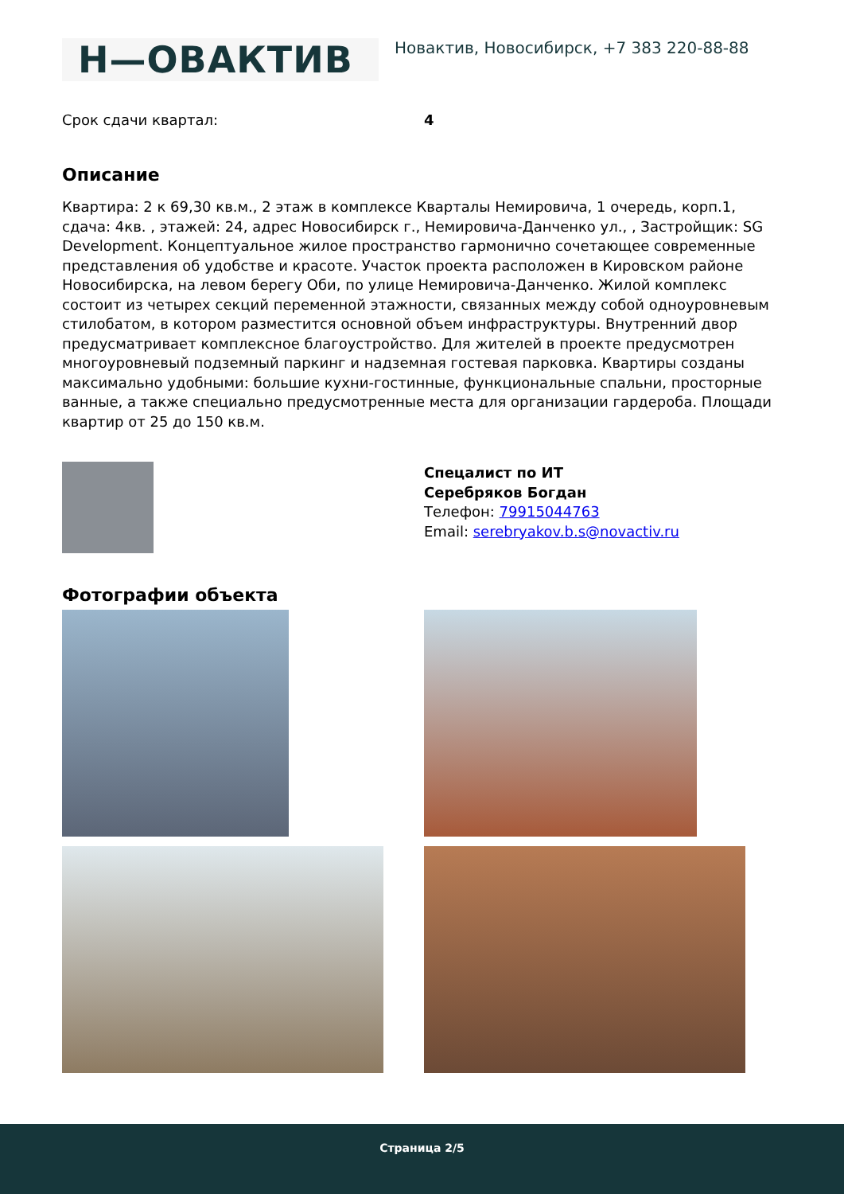Н—ОВАКТИВ
Новактив, Новосибирск, +7 383 220-88-88
Срок сдачи квартал: 4
Описание
Квартира: 2 к 69,30 кв.м., 2 этаж в комплексе Кварталы Немировича, 1 очередь, корп.1, сдача: 4кв. , этажей: 24, адрес Новосибирск г., Немировича-Данченко ул., , Застройщик: SG Development. Концептуальное жилое пространство гармонично сочетающее современные представления об удобстве и красоте. Участок проекта расположен в Кировском районе Новосибирска, на левом берегу Оби, по улице Немировича-Данченко. Жилой комплекс состоит из четырех секций переменной этажности, связанных между собой одноуровневым стилобатом, в котором разместится основной объем инфраструктуры. Внутренний двор предусматривает комплексное благоустройство. Для жителей в проекте предусмотрен многоуровневый подземный паркинг и надземная гостевая парковка. Квартиры созданы максимально удобными: большие кухни-гостинные, функциональные спальни, просторные ванные, а также специально предусмотренные места для организации гардероба. Площади квартир от 25 до 150 кв.м.
Спецалист по ИТ
Серебряков Богдан
Телефон: 79915044763
Email: serebryakov.b.s@novactiv.ru
Фотографии объекта
Страница 2/5